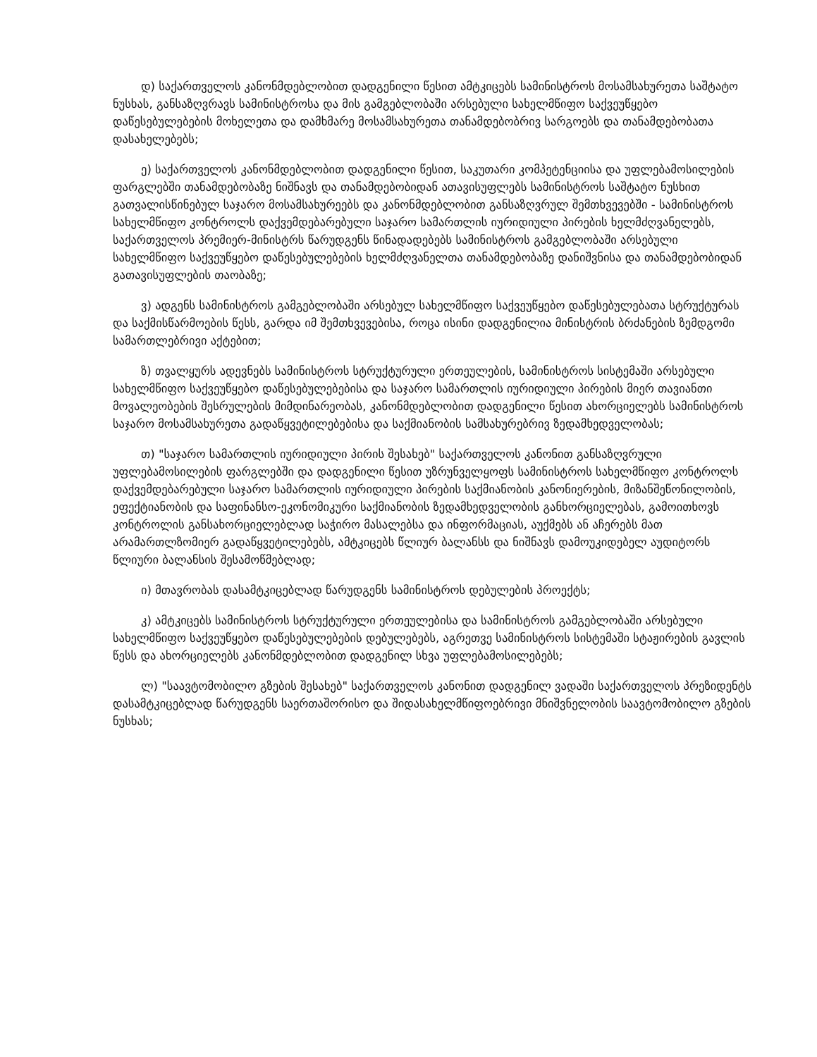დ) საქართველოს კანონმდებლობით დადგენილი წესით ამტკიცებს სამინისტროს მოსამსახურეთა საშტატო ნუსხას, განსაზღვრავს სამინისტროსა და მის გამგებლობაში არსებული სახელმწიფო საქვეუწყებო დაწესებულებების მოხელეთა და დამხმარე მოსამსახურეთა თანამდებობრივ სარგოებს და თანამდებობათა დასახელებებს;
ე) საქართველოს კანონმდებლობით დადგენილი წესით, საკუთარი კომპეტენციისა და უფლებამოსილების ფარგლებში თანამდებობაზე ნიშნავს და თანამდებობიდან ათავისუფლებს სამინისტროს საშტატო ნუსხით გათვალისწინებულ საჯარო მოსამსახურეებს და კანონმდებლობით განსაზღვრულ შემთხვევებში - სამინისტროს სახელმწიფო კონტროლს დაქვემდებარებული საჯარო სამართლის იურიდიული პირების ხელმძღვანელებს, საქართველოს პრემიერ-მინისტრს წარუდგენს წინადადებებს სამინისტროს გამგებლობაში არსებული სახელმწიფო საქვეუწყებო დაწესებულებების ხელმძღვანელთა თანამდებობაზე დანიშვნისა და თანამდებობიდან გათავისუფლების თაობაზე;
ვ) ადგენს სამინისტროს გამგებლობაში არსებულ სახელმწიფო საქვეუწყებო დაწესებულებათა სტრუქტურას და საქმისწარმოების წესს, გარდა იმ შემთხვევებისა, როცა ისინი დადგენილია მინისტრის ბრძანების ზემდგომი სამართლებრივი აქტებით;
ზ) თვალყურს ადევნებს სამინისტროს სტრუქტურული ერთეულების, სამინისტროს სისტემაში არსებული სახელმწიფო საქვეუწყებო დაწესებულებებისა და საჯარო სამართლის იურიდიული პირების მიერ თავიანთი მოვალეობების შესრულების მიმდინარეობას, კანონმდებლობით დადგენილი წესით ახორციელებს სამინისტროს საჯარო მოსამსახურეთა გადაწყვეტილებებისა და საქმიანობის სამსახურებრივ ზედამხედველობას;
თ) "საჯარო სამართლის იურიდიული პირის შესახებ" საქართველოს კანონით განსაზღვრული უფლებამოსილების ფარგლებში და დადგენილი წესით უზრუნველყოფს სამინისტროს სახელმწიფო კონტროლს დაქვემდებარებული საჯარო სამართლის იურიდიული პირების საქმიანობის კანონიერების, მიზანშეწონილობის, ეფექტიანობის და საფინანსო-ეკონომიკური საქმიანობის ზედამხედველობის განხორციელებას, გამოითხოვს კონტროლის განსახორციელებლად საჭირო მასალებსა და ინფორმაციას, აუქმებს ან აჩერებს მათ არამართლზომიერ გადაწყვეტილებებს, ამტკიცებს წლიურ ბალანსს და ნიშნავს დამოუკიდებელ აუდიტორს წლიური ბალანსის შესამოწმებლად;
ი) მთავრობას დასამტკიცებლად წარუდგენს სამინისტროს დებულების პროექტს;
კ) ამტკიცებს სამინისტროს სტრუქტურული ერთეულებისა და სამინისტროს გამგებლობაში არსებული სახელმწიფო საქვეუწყებო დაწესებულებების დებულებებს, აგრეთვე სამინისტროს სისტემაში სტაჟირების გავლის წესს და ახორციელებს კანონმდებლობით დადგენილ სხვა უფლებამოსილებებს;
ლ) "საავტომობილო გზების შესახებ" საქართველოს კანონით დადგენილ ვადაში საქართველოს პრეზიდენტს დასამტკიცებლად წარუდგენს საერთაშორისო და შიდასახელმწიფოებრივი მნიშვნელობის საავტომობილო გზების ნუსხას;